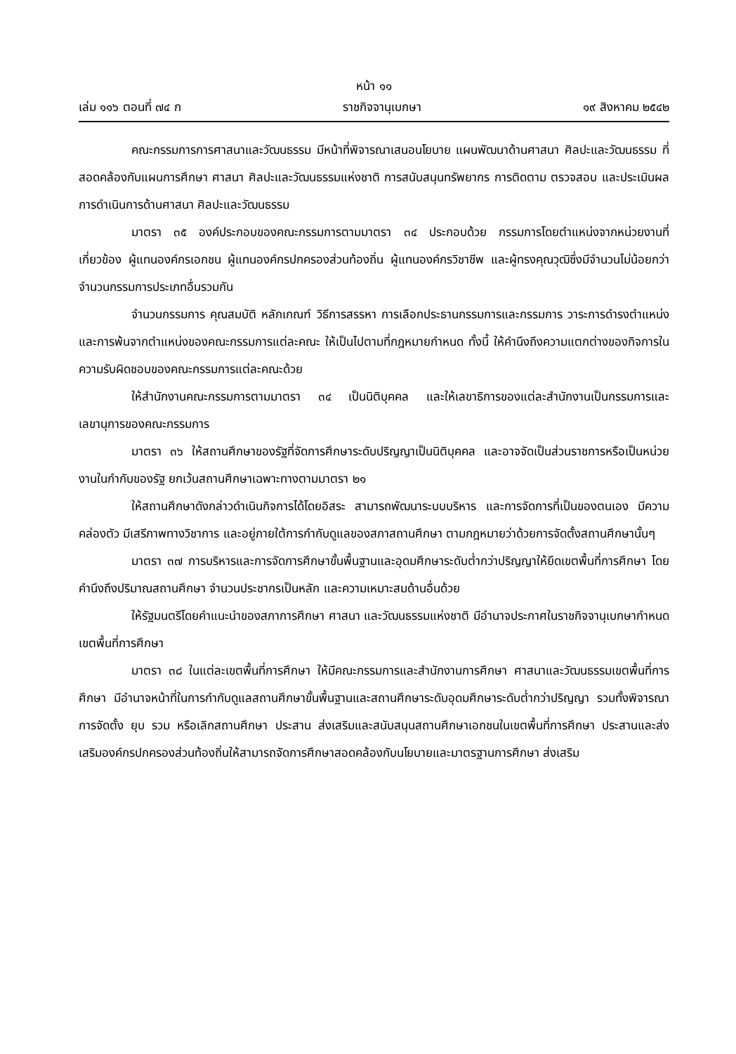หน้า ๑๑
เล่ม ๑๑๖ ตอนที่ ๗๔ ก ราชกิจจานุเบกษา ๑๙ สิงหาคม ๒๕๔๒
คณะกรรมการการศาสนาและวัฒนธรรม มีหน้าที่พิจารณาเสนอนโยบาย แผนพัฒนาด้านศาสนา ศิลปะและวัฒนธรรม ที่สอดคล้องกับแผนการศึกษา ศาสนา ศิลปะและวัฒนธรรมแห่งชาติ การสนับสนุนทรัพยากร การติดตาม ตรวจสอบ และประเมินผลการดำเนินการด้านศาสนา ศิลปะและวัฒนธรรม
มาตรา ๓๕ องค์ประกอบของคณะกรรมการตามมาตรา ๓๔ ประกอบด้วย กรรมการโดยตำแหน่งจากหน่วยงานที่เกี่ยวข้อง ผู้แทนองค์กรเอกชน ผู้แทนองค์กรปกครองส่วนท้องถิ่น ผู้แทนองค์กรวิชาชีพ และผู้ทรงคุณวุฒิซึ่งมีจำนวนไม่น้อยกว่าจำนวนกรรมการประเภทอื่นรวมกัน
จำนวนกรรมการ คุณสมบัติ หลักเกณฑ์ วิธีการสรรหา การเลือกประธานกรรมการและกรรมการ วาระการดำรงตำแหน่งและการพ้นจากตำแหน่งของคณะกรรมการแต่ละคณะ ให้เป็นไปตามที่กฎหมายกำหนด ทั้งนี้ ให้คำนึงถึงความแตกต่างของกิจการในความรับผิดชอบของคณะกรรมการแต่ละคณะด้วย
ให้สำนักงานคณะกรรมการตามมาตรา ๓๔ เป็นนิติบุคคล และให้เลขาธิการของแต่ละสำนักงานเป็นกรรมการและเลขานุการของคณะกรรมการ
มาตรา ๓๖ ให้สถานศึกษาของรัฐที่จัดการศึกษาระดับปริญญาเป็นนิติบุคคล และอาจจัดเป็นส่วนราชการหรือเป็นหน่วยงานในกำกับของรัฐ ยกเว้นสถานศึกษาเฉพาะทางตามมาตรา ๒๑
ให้สถานศึกษาดังกล่าวดำเนินกิจการได้โดยอิสระ สามารถพัฒนาระบบบริหาร และการจัดการที่เป็นของตนเอง มีความคล่องตัว มีเสรีภาพทางวิชาการ และอยู่ภายใต้การกำกับดูแลของสภาสถานศึกษา ตามกฎหมายว่าด้วยการจัดตั้งสถานศึกษานั้นๆ
มาตรา ๓๗ การบริหารและการจัดการศึกษาขั้นพื้นฐานและอุดมศึกษาระดับต่ำกว่าปริญญาให้ยึดเขตพื้นที่การศึกษา โดยคำนึงถึงปริมาณสถานศึกษา จำนวนประชากรเป็นหลัก และความเหมาะสมด้านอื่นด้วย
ให้รัฐมนตรีโดยคำแนะนำของสภาการศึกษา ศาสนา และวัฒนธรรมแห่งชาติ มีอำนาจประกาศในราชกิจจานุเบกษากำหนดเขตพื้นที่การศึกษา
มาตรา ๓๘ ในแต่ละเขตพื้นที่การศึกษา ให้มีคณะกรรมการและสำนักงานการศึกษา ศาสนาและวัฒนธรรมเขตพื้นที่การศึกษา มีอำนาจหน้าที่ในการกำกับดูแลสถานศึกษาขั้นพื้นฐานและสถานศึกษาระดับอุดมศึกษาระดับต่ำกว่าปริญญา รวมทั้งพิจารณาการจัดตั้ง ยุบ รวม หรือเลิกสถานศึกษา ประสาน ส่งเสริมและสนับสนุนสถานศึกษาเอกชนในเขตพื้นที่การศึกษา ประสานและส่งเสริมองค์กรปกครองส่วนท้องถิ่นให้สามารถจัดการศึกษาสอดคล้องกับนโยบายและมาตรฐานการศึกษา ส่งเสริม